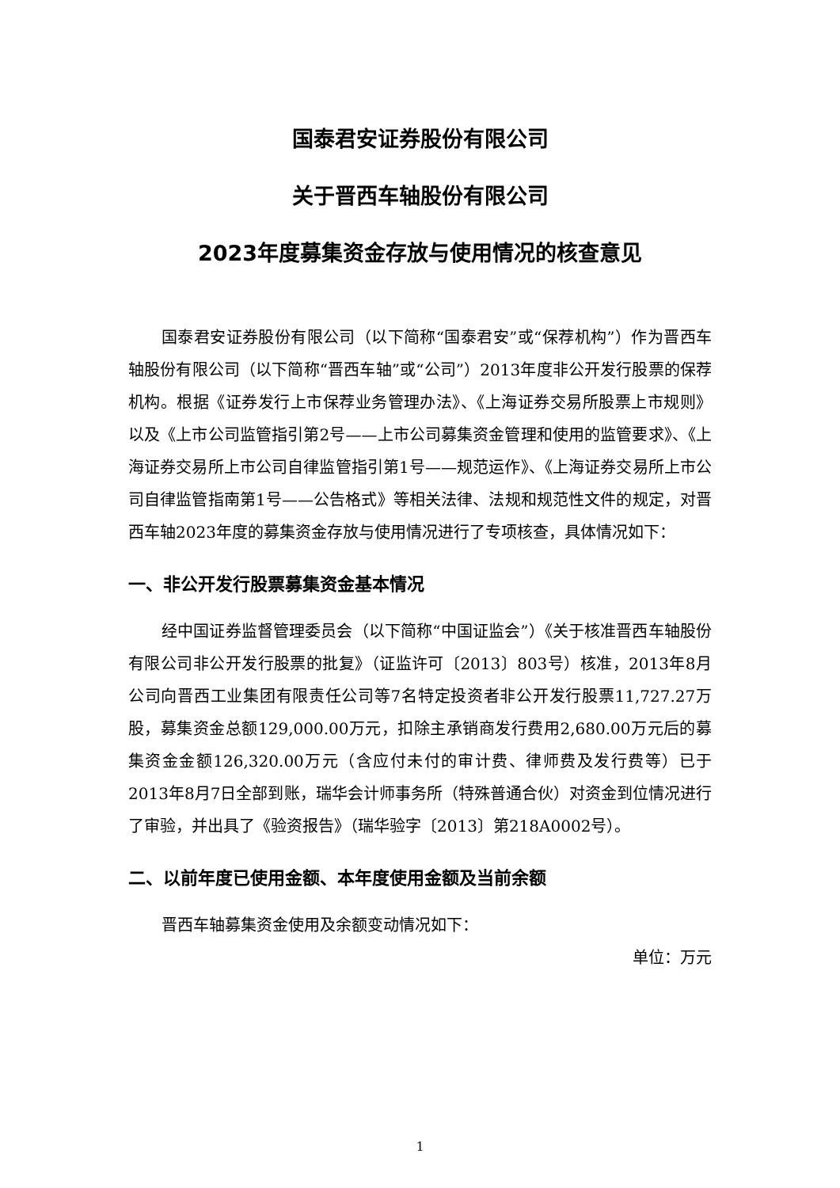国泰君安证券股份有限公司
关于晋西车轴股份有限公司
2023年度募集资金存放与使用情况的核查意见
国泰君安证券股份有限公司（以下简称“国泰君安”或“保荐机构”）作为晋西车轴股份有限公司（以下简称“晋西车轴”或“公司”）2013年度非公开发行股票的保荐机构。根据《证券发行上市保荐业务管理办法》、《上海证券交易所股票上市规则》以及《上市公司监管指引第2号——上市公司募集资金管理和使用的监管要求》、《上海证券交易所上市公司自律监管指引第1号——规范运作》、《上海证券交易所上市公司自律监管指南第1号——公告格式》等相关法律、法规和规范性文件的规定，对晋西车轴2023年度的募集资金存放与使用情况进行了专项核查，具体情况如下：
一、非公开发行股票募集资金基本情况
经中国证券监督管理委员会（以下简称“中国证监会”）《关于核准晋西车轴股份有限公司非公开发行股票的批复》（证监许可〔2013〕803号）核准，2013年8月公司向晋西工业集团有限责任公司等7名特定投资者非公开发行股票11,727.27万股，募集资金总额129,000.00万元，扣除主承销商发行费用2,680.00万元后的募集资金金额126,320.00万元（含应付未付的审计费、律师费及发行费等）已于2013年8月7日全部到账，瑞华会计师事务所（特殊普通合伙）对资金到位情况进行了审验，并出具了《验资报告》（瑞华验字〔2013〕第218A0002号）。
二、以前年度已使用金额、本年度使用金额及当前余额
晋西车轴募集资金使用及余额变动情况如下：
单位：万元
1